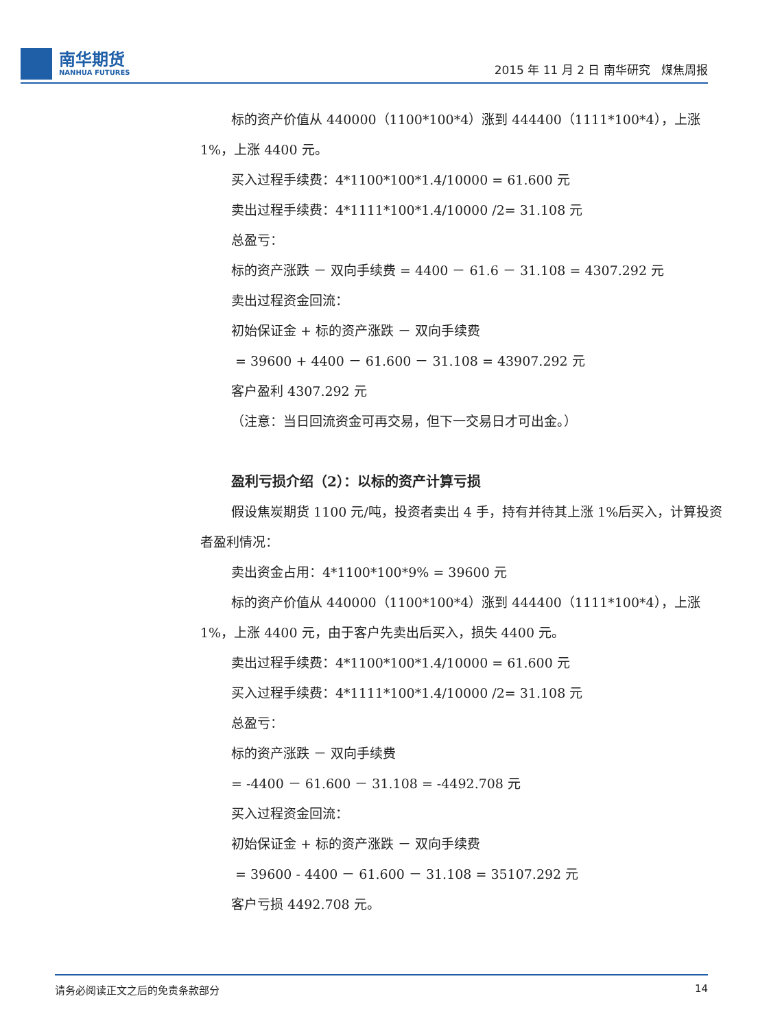南华期货
NANHUA FUTURES
2015 年 11 月 2 日 南华研究 煤焦周报
标的资产价值从 440000（1100*100*4）涨到 444400（1111*100*4），上涨 1%，上涨 4400 元。
买入过程手续费：4*1100*100*1.4/10000 = 61.600 元
卖出过程手续费：4*1111*100*1.4/10000 /2= 31.108 元
总盈亏：
标的资产涨跌 － 双向手续费 = 4400 － 61.6 － 31.108 = 4307.292 元
卖出过程资金回流：
初始保证金 + 标的资产涨跌 － 双向手续费
= 39600 + 4400 － 61.600 － 31.108 = 43907.292 元
客户盈利 4307.292 元
（注意：当日回流资金可再交易，但下一交易日才可出金。）
盈利亏损介绍（2）：以标的资产计算亏损
假设焦炭期货 1100 元/吨，投资者卖出 4 手，持有并待其上涨 1%后买入，计算投资者盈利情况：
卖出资金占用：4*1100*100*9% = 39600 元
标的资产价值从 440000（1100*100*4）涨到 444400（1111*100*4），上涨 1%，上涨 4400 元，由于客户先卖出后买入，损失 4400 元。
卖出过程手续费：4*1100*100*1.4/10000 = 61.600 元
买入过程手续费：4*1111*100*1.4/10000 /2= 31.108 元
总盈亏：
标的资产涨跌 － 双向手续费
= -4400 － 61.600 － 31.108 = -4492.708 元
买入过程资金回流：
初始保证金 + 标的资产涨跌 － 双向手续费
= 39600 - 4400 － 61.600 － 31.108 = 35107.292 元
客户亏损 4492.708 元。
请务必阅读正文之后的免责条款部分 14